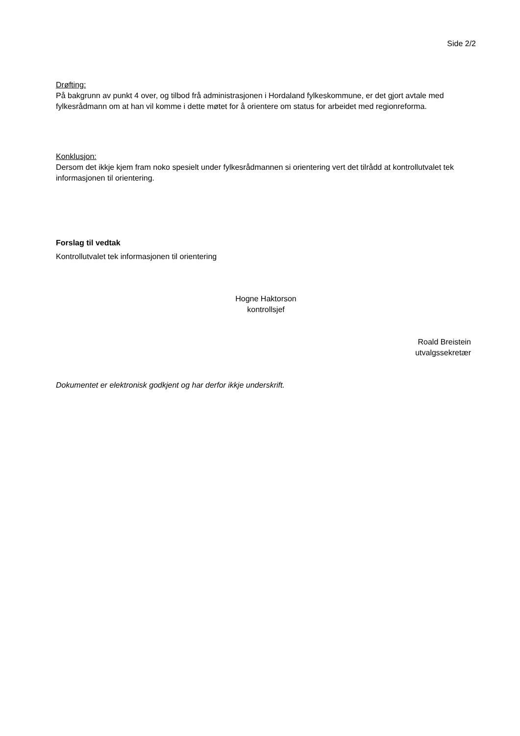Side 2/2
Drøfting:
På bakgrunn av punkt 4 over, og tilbod frå administrasjonen i Hordaland fylkeskommune, er det gjort avtale med fylkesrådmann om at han vil komme i dette møtet for å orientere om status for arbeidet med regionreforma.
Konklusjon:
Dersom det ikkje kjem fram noko spesielt under fylkesrådmannen si orientering vert det tilrådd at kontrollutvalet tek informasjonen til orientering.
Forslag til vedtak
Kontrollutvalet tek informasjonen til orientering
Hogne Haktorson
kontrollsjef
Roald Breistein
utvalgssekretær
Dokumentet er elektronisk godkjent og har derfor ikkje underskrift.